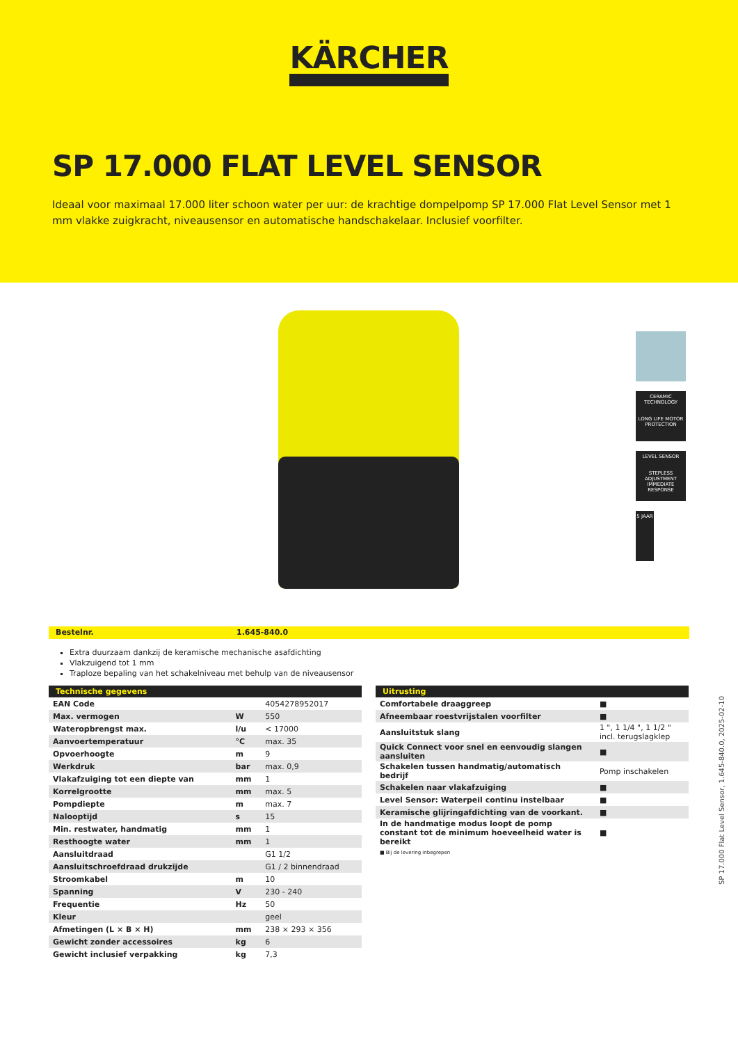KÄRCHER
SP 17.000 FLAT LEVEL SENSOR
Ideaal voor maximaal 17.000 liter schoon water per uur: de krachtige dompelpomp SP 17.000 Flat Level Sensor met 1 mm vlakke zuigkracht, niveausensor en automatische handschakelaar. Inclusief voorfilter.
CERAMIC TECHNOLOGY
LONG LIFE MOTOR PROTECTION
LEVEL SENSOR
STEPLESS ADJUSTMENT IMMEDIATE RESPONSE
5 JAAR
Bestelnr. 1.645-840.0
Extra duurzaam dankzij de keramische mechanische asafdichting
Vlakzuigend tot 1 mm
Traploze bepaling van het schakelniveau met behulp van de niveausensor
| Technische gegevens | | |
| --- | --- | --- |
| EAN Code | | 4054278952017 |
| Max. vermogen | W | 550 |
| Wateropbrengst max. | l/u | < 17000 |
| Aanvoertemperatuur | °C | max. 35 |
| Opvoerhoogte | m | 9 |
| Werkdruk | bar | max. 0,9 |
| Vlakafzuiging tot een diepte van | mm | 1 |
| Korrelgrootte | mm | max. 5 |
| Pompdiepte | m | max. 7 |
| Nalooptijd | s | 15 |
| Min. restwater, handmatig | mm | 1 |
| Resthoogte water | mm | 1 |
| Aansluitdraad | | G1 1/2 |
| Aansluitschroefdraad drukzijde | | G1 / 2 binnendraad |
| Stroomkabel | m | 10 |
| Spanning | V | 230 - 240 |
| Frequentie | Hz | 50 |
| Kleur | | geel |
| Afmetingen (L × B × H) | mm | 238 × 293 × 356 |
| Gewicht zonder accessoires | kg | 6 |
| Gewicht inclusief verpakking | kg | 7,3 |
| Uitrusting | |
| --- | --- |
| Comfortabele draaggreep | ■ |
| Afneembaar roestvrijstalen voorfilter | ■ |
| Aansluitstuk slang | 1 ", 1 1/4 ", 1 1/2 " incl. terugslagklep |
| Quick Connect voor snel en eenvoudig slangen aansluiten | ■ |
| Schakelen tussen handmatig/automatisch bedrijf | Pomp inschakelen |
| Schakelen naar vlakafzuiging | ■ |
| Level Sensor: Waterpeil continu instelbaar | ■ |
| Keramische glijringafdichting van de voorkant. | ■ |
| In de handmatige modus loopt de pomp constant tot de minimum hoeveelheid water is bereikt | ■ |
■ Bij de levering inbegrepen
SP 17.000 Flat Level Sensor, 1.645-840.0, 2025-02-10